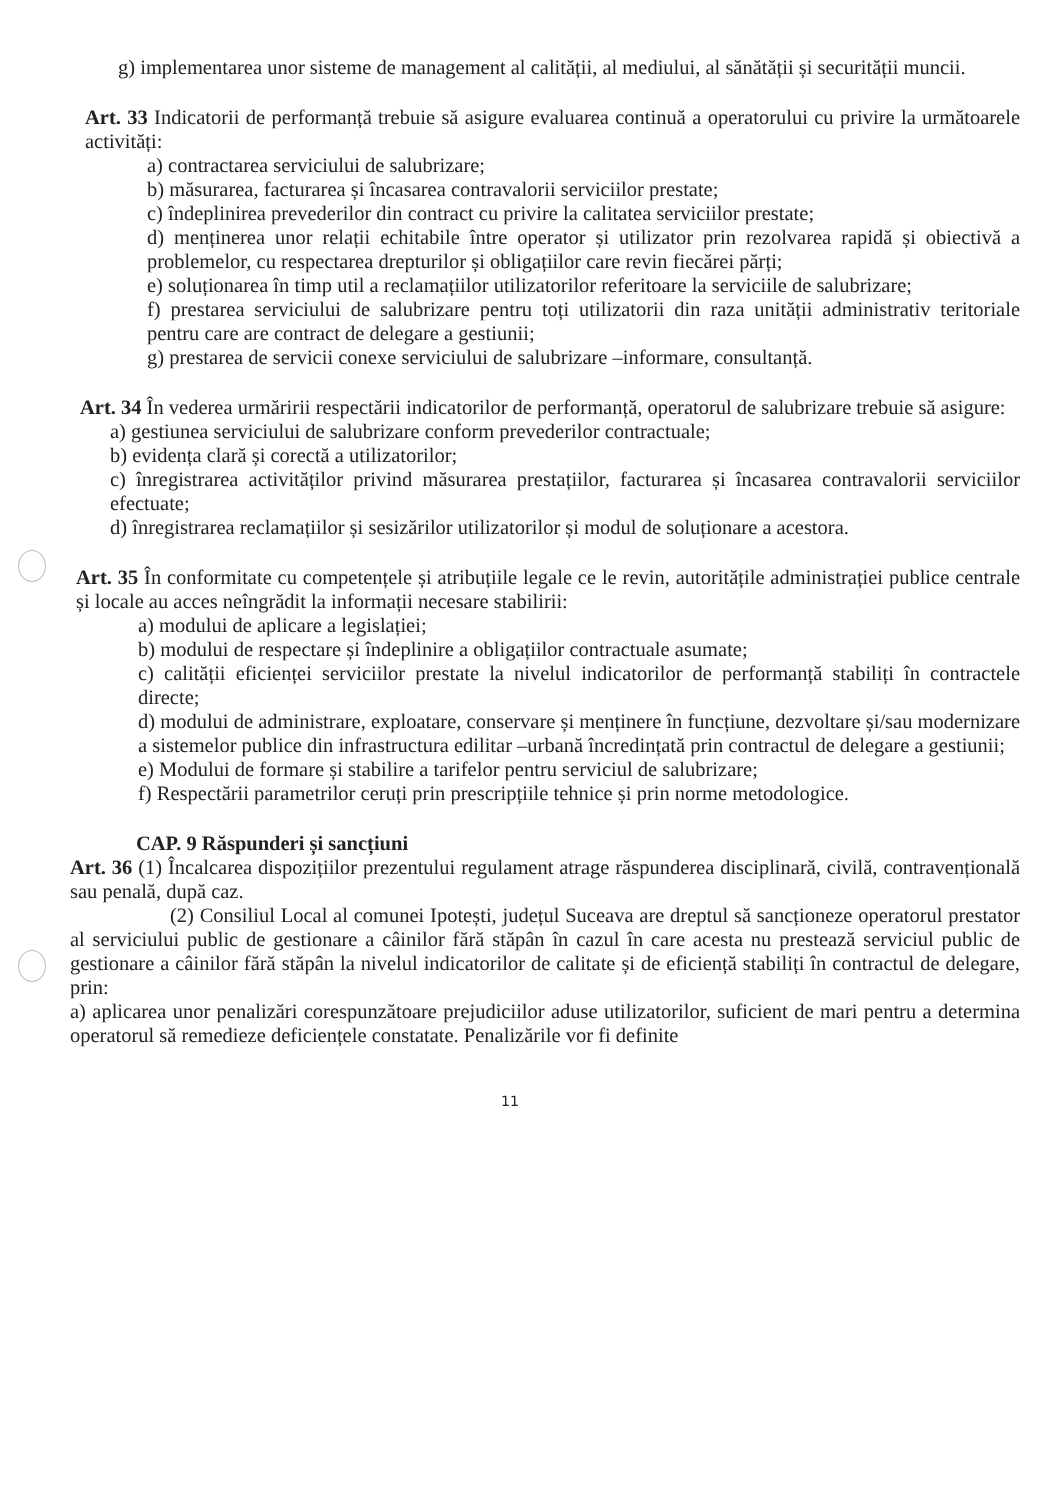g) implementarea unor sisteme de management al calității, al mediului, al sănătății și securității muncii.
Art. 33 Indicatorii de performanță trebuie să asigure evaluarea continuă a operatorului cu privire la următoarele activități:
a) contractarea serviciului de salubrizare;
b) măsurarea, facturarea și încasarea contravalorii serviciilor prestate;
c) îndeplinirea prevederilor din contract cu privire la calitatea serviciilor prestate;
d) menținerea unor relații echitabile între operator și utilizator prin rezolvarea rapidă și obiectivă a problemelor, cu respectarea drepturilor și obligațiilor care revin fiecărei părți;
e) soluționarea în timp util a reclamațiilor utilizatorilor referitoare la serviciile de salubrizare;
f) prestarea serviciului de salubrizare pentru toți utilizatorii din raza unității administrativ teritoriale pentru care are contract de delegare a gestiunii;
g) prestarea de servicii conexe serviciului de salubrizare –informare, consultanță.
Art. 34 În vederea urmăririi respectării indicatorilor de performanță, operatorul de salubrizare trebuie să asigure:
a) gestiunea serviciului de salubrizare conform prevederilor contractuale;
b) evidența clară și corectă a utilizatorilor;
c) înregistrarea activităților privind măsurarea prestațiilor, facturarea și încasarea contravalorii serviciilor efectuate;
d) înregistrarea reclamațiilor și sesizărilor utilizatorilor și modul de soluționare a acestora.
Art. 35 În conformitate cu competențele și atribuțiile legale ce le revin, autoritățile administrației publice centrale și locale au acces neîngrădit la informații necesare stabilirii:
a) modului de aplicare a legislației;
b) modului de respectare și îndeplinire a obligațiilor contractuale asumate;
c) calității eficienței serviciilor prestate la nivelul indicatorilor de performanță stabiliți în contractele directe;
d) modului de administrare, exploatare, conservare și menținere în funcțiune, dezvoltare și/sau modernizare a sistemelor publice din infrastructura edilitar –urbană încredințată prin contractul de delegare a gestiunii;
e) Modului de formare și stabilire a tarifelor pentru serviciul de salubrizare;
f) Respectării parametrilor ceruți prin prescripțiile tehnice și prin norme metodologice.
CAP. 9 Răspunderi și sancțiuni
Art. 36 (1) Încalcarea dispozițiilor prezentului regulament atrage răspunderea disciplinară, civilă, contravențională sau penală, după caz.
(2) Consiliul Local al comunei Ipotești, județul Suceava are dreptul să sancționeze operatorul prestator al serviciului public de gestionare a câinilor fără stăpân în cazul în care acesta nu prestează serviciul public de gestionare a câinilor fără stăpân la nivelul indicatorilor de calitate și de eficiență stabiliți în contractul de delegare, prin:
a) aplicarea unor penalizări corespunzătoare prejudiciilor aduse utilizatorilor, suficient de mari pentru a determina operatorul să remedieze deficiențele constatate. Penalizările vor fi definite
11